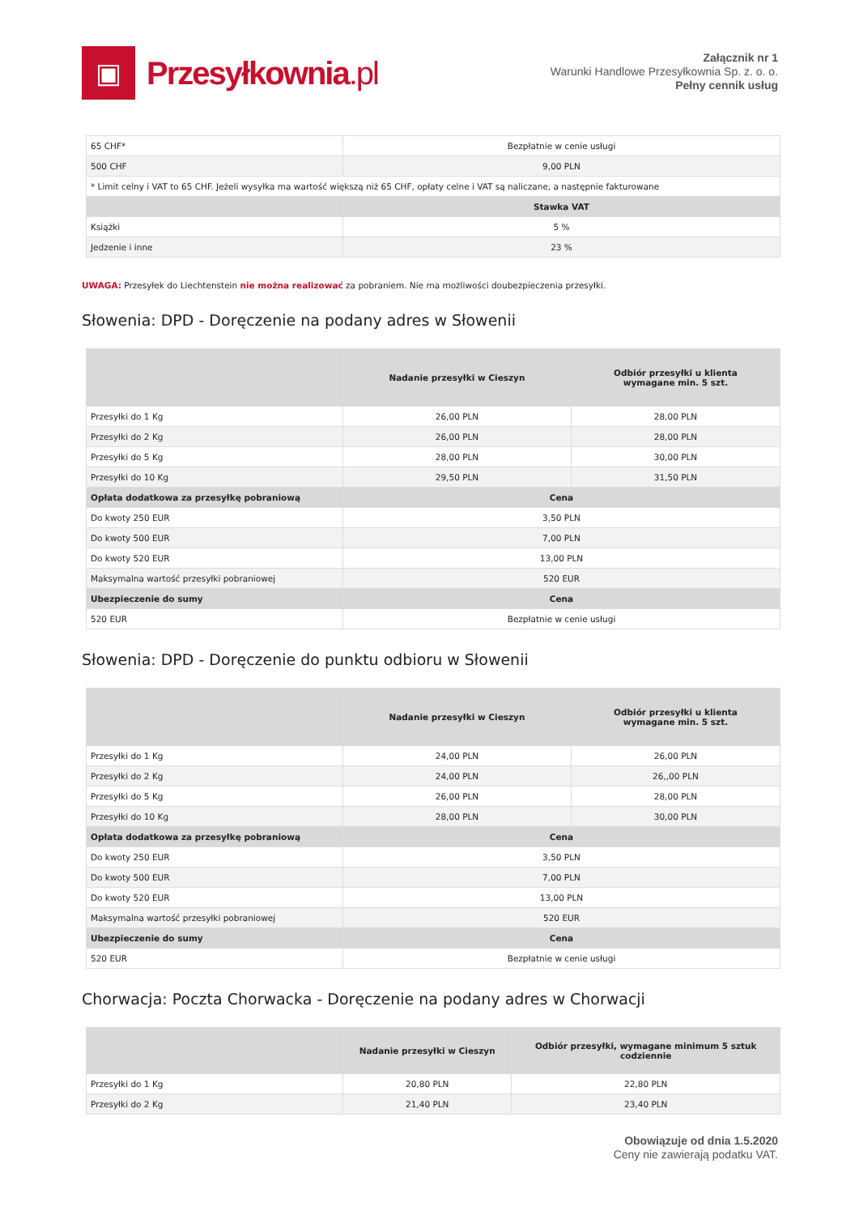▣
Przesyłkownia.pl
Załącznik nr 1
Warunki Handlowe Przesyłkownia Sp. z. o. o.
Pełny cennik usług
| 65 CHF* | Bezpłatnie w cenie usługi |
| 500 CHF | 9,00 PLN |
| * Limit celny i VAT to 65 CHF. Jeżeli wysyłka ma wartość większą niż 65 CHF, opłaty celne i VAT są naliczane, a następnie fakturowane | |
| | Stawka VAT |
| Książki | 5 % |
| Jedzenie i inne | 23 % |
UWAGA: Przesyłek do Liechtenstein nie można realizować za pobraniem. Nie ma możliwości doubezpieczenia przesyłki.
Słowenia: DPD - Doręczenie na podany adres w Słowenii
| | Nadanie przesyłki w Cieszyn | Odbiór przesyłki u klienta wymagane min. 5 szt. |
| --- | --- | --- |
| Przesyłki do 1 Kg | 26,00 PLN | 28,00 PLN |
| Przesyłki do 2 Kg | 26,00 PLN | 28,00 PLN |
| Przesyłki do 5 Kg | 28,00 PLN | 30,00 PLN |
| Przesyłki do 10 Kg | 29,50 PLN | 31,50 PLN |
| Opłata dodatkowa za przesyłkę pobraniową | Cena | |
| Do kwoty 250 EUR | 3,50 PLN | |
| Do kwoty 500 EUR | 7,00 PLN | |
| Do kwoty 520 EUR | 13,00 PLN | |
| Maksymalna wartość przesyłki pobraniowej | 520 EUR | |
| Ubezpieczenie do sumy | Cena | |
| 520 EUR | Bezpłatnie w cenie usługi | |
Słowenia: DPD - Doręczenie do punktu odbioru w Słowenii
| | Nadanie przesyłki w Cieszyn | Odbiór przesyłki u klienta wymagane min. 5 szt. |
| --- | --- | --- |
| Przesyłki do 1 Kg | 24,00 PLN | 26,00 PLN |
| Przesyłki do 2 Kg | 24,00 PLN | 26,,00 PLN |
| Przesyłki do 5 Kg | 26,00 PLN | 28,00 PLN |
| Przesyłki do 10 Kg | 28,00 PLN | 30,00 PLN |
| Opłata dodatkowa za przesyłkę pobraniową | Cena | |
| Do kwoty 250 EUR | 3,50 PLN | |
| Do kwoty 500 EUR | 7,00 PLN | |
| Do kwoty 520 EUR | 13,00 PLN | |
| Maksymalna wartość przesyłki pobraniowej | 520 EUR | |
| Ubezpieczenie do sumy | Cena | |
| 520 EUR | Bezpłatnie w cenie usługi | |
Chorwacja: Poczta Chorwacka - Doręczenie na podany adres w Chorwacji
| | Nadanie przesyłki w Cieszyn | Odbiór przesyłki, wymagane minimum 5 sztuk codziennie |
| --- | --- | --- |
| Przesyłki do 1 Kg | 20,80 PLN | 22,80 PLN |
| Przesyłki do 2 Kg | 21,40 PLN | 23,40 PLN |
Obowiązuje od dnia 1.5.2020
Ceny nie zawierają podatku VAT.